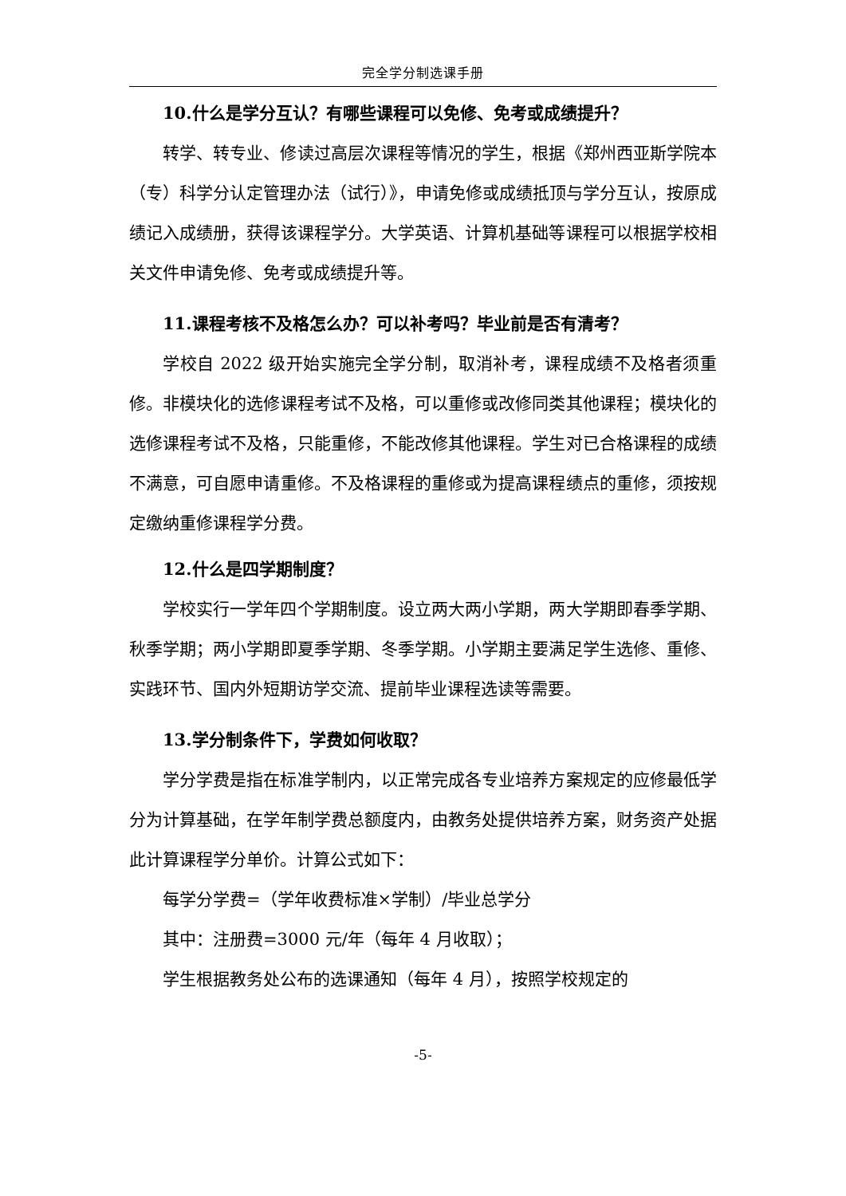完全学分制选课手册
10.什么是学分互认？有哪些课程可以免修、免考或成绩提升？
转学、转专业、修读过高层次课程等情况的学生，根据《郑州西亚斯学院本（专）科学分认定管理办法（试行）》，申请免修或成绩抵顶与学分互认，按原成绩记入成绩册，获得该课程学分。大学英语、计算机基础等课程可以根据学校相关文件申请免修、免考或成绩提升等。
11.课程考核不及格怎么办？可以补考吗？毕业前是否有清考？
学校自 2022 级开始实施完全学分制，取消补考，课程成绩不及格者须重修。非模块化的选修课程考试不及格，可以重修或改修同类其他课程；模块化的选修课程考试不及格，只能重修，不能改修其他课程。学生对已合格课程的成绩不满意，可自愿申请重修。不及格课程的重修或为提高课程绩点的重修，须按规定缴纳重修课程学分费。
12.什么是四学期制度？
学校实行一学年四个学期制度。设立两大两小学期，两大学期即春季学期、秋季学期；两小学期即夏季学期、冬季学期。小学期主要满足学生选修、重修、实践环节、国内外短期访学交流、提前毕业课程选读等需要。
13.学分制条件下，学费如何收取？
学分学费是指在标准学制内，以正常完成各专业培养方案规定的应修最低学分为计算基础，在学年制学费总额度内，由教务处提供培养方案，财务资产处据此计算课程学分单价。计算公式如下：
每学分学费=（学年收费标准×学制）/毕业总学分
其中：注册费=3000 元/年（每年 4 月收取）；
学生根据教务处公布的选课通知（每年 4 月），按照学校规定的
-5-